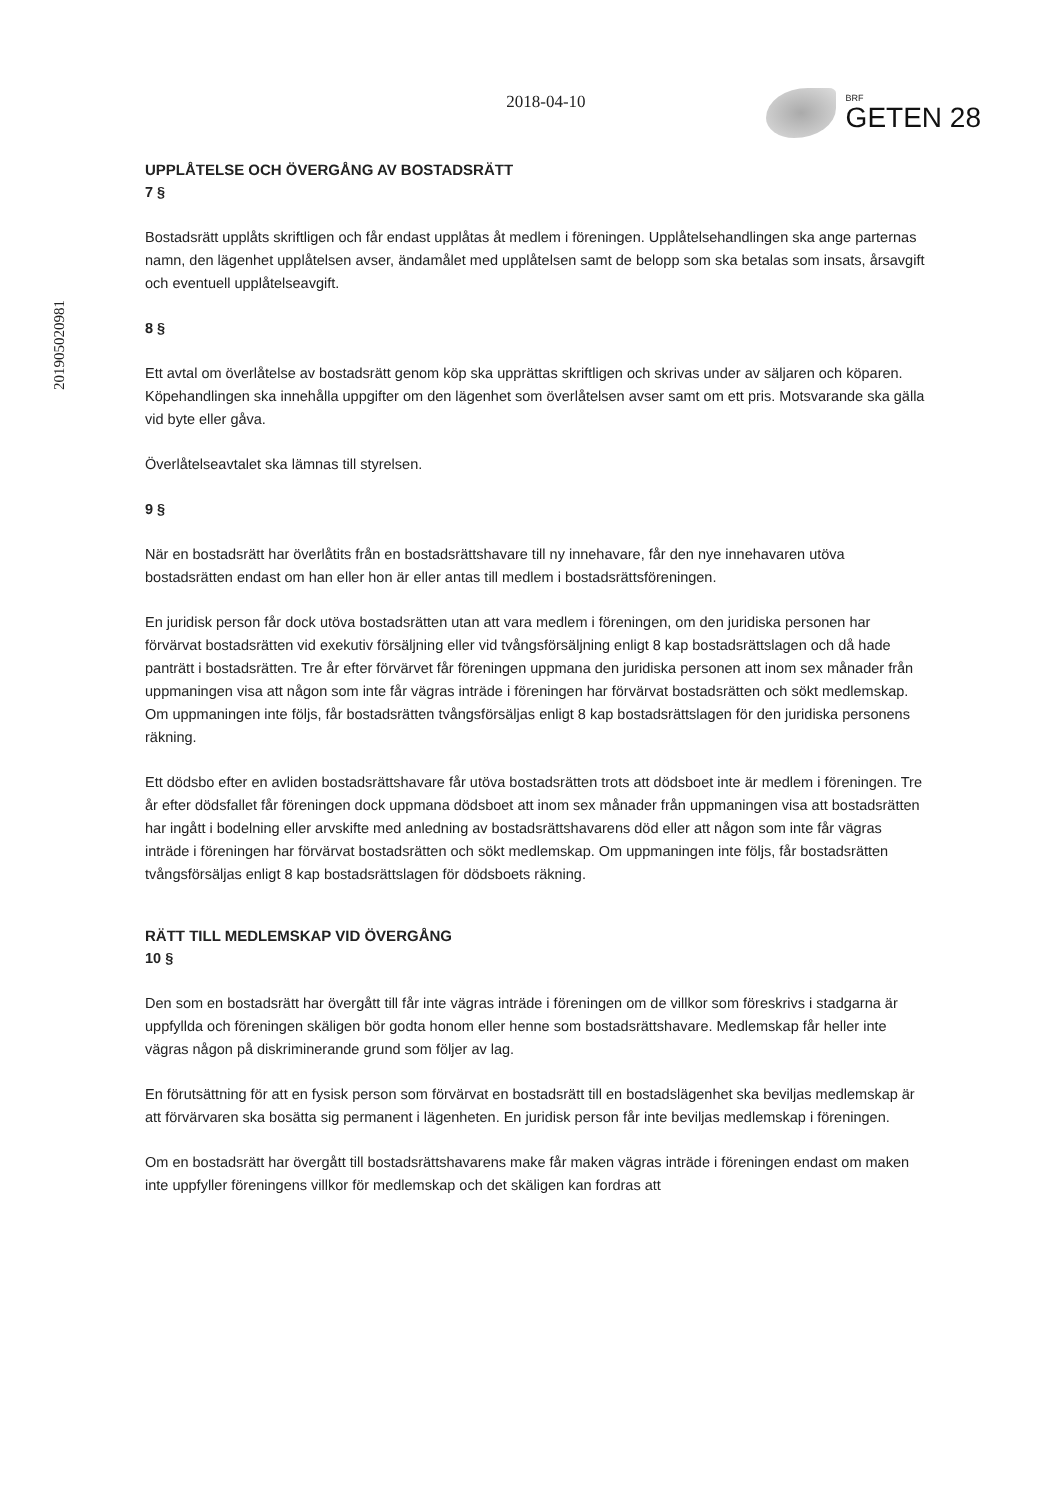201905020981
2018-04-10
BRF
GETEN 28
UPPLÅTELSE OCH ÖVERGÅNG AV BOSTADSRÄTT
7 §
Bostadsrätt upplåts skriftligen och får endast upplåtas åt medlem i föreningen. Upplåtelsehandlingen ska ange parternas namn, den lägenhet upplåtelsen avser, ändamålet med upplåtelsen samt de belopp som ska betalas som insats, årsavgift och eventuell upplåtelseavgift.
8 §
Ett avtal om överlåtelse av bostadsrätt genom köp ska upprättas skriftligen och skrivas under av säljaren och köparen. Köpehandlingen ska innehålla uppgifter om den lägenhet som överlåtelsen avser samt om ett pris. Motsvarande ska gälla vid byte eller gåva.
Överlåtelseavtalet ska lämnas till styrelsen.
9 §
När en bostadsrätt har överlåtits från en bostadsrättshavare till ny innehavare, får den nye innehavaren utöva bostadsrätten endast om han eller hon är eller antas till medlem i bostadsrättsföreningen.
En juridisk person får dock utöva bostadsrätten utan att vara medlem i föreningen, om den juridiska personen har förvärvat bostadsrätten vid exekutiv försäljning eller vid tvångsförsäljning enligt 8 kap bostadsrättslagen och då hade panträtt i bostadsrätten. Tre år efter förvärvet får föreningen uppmana den juridiska personen att inom sex månader från uppmaningen visa att någon som inte får vägras inträde i föreningen har förvärvat bostadsrätten och sökt medlemskap. Om uppmaningen inte följs, får bostadsrätten tvångsförsäljas enligt 8 kap bostadsrättslagen för den juridiska personens räkning.
Ett dödsbo efter en avliden bostadsrättshavare får utöva bostadsrätten trots att dödsboet inte är medlem i föreningen. Tre år efter dödsfallet får föreningen dock uppmana dödsboet att inom sex månader från uppmaningen visa att bostadsrätten har ingått i bodelning eller arvskifte med anledning av bostadsrättshavarens död eller att någon som inte får vägras inträde i föreningen har förvärvat bostadsrätten och sökt medlemskap. Om uppmaningen inte följs, får bostadsrätten tvångsförsäljas enligt 8 kap bostadsrättslagen för dödsboets räkning.
RÄTT TILL MEDLEMSKAP VID ÖVERGÅNG
10 §
Den som en bostadsrätt har övergått till får inte vägras inträde i föreningen om de villkor som föreskrivs i stadgarna är uppfyllda och föreningen skäligen bör godta honom eller henne som bostadsrättshavare. Medlemskap får heller inte vägras någon på diskriminerande grund som följer av lag.
En förutsättning för att en fysisk person som förvärvat en bostadsrätt till en bostadslägenhet ska beviljas medlemskap är att förvärvaren ska bosätta sig permanent i lägenheten. En juridisk person får inte beviljas medlemskap i föreningen.
Om en bostadsrätt har övergått till bostadsrättshavarens make får maken vägras inträde i föreningen endast om maken inte uppfyller föreningens villkor för medlemskap och det skäligen kan fordras att